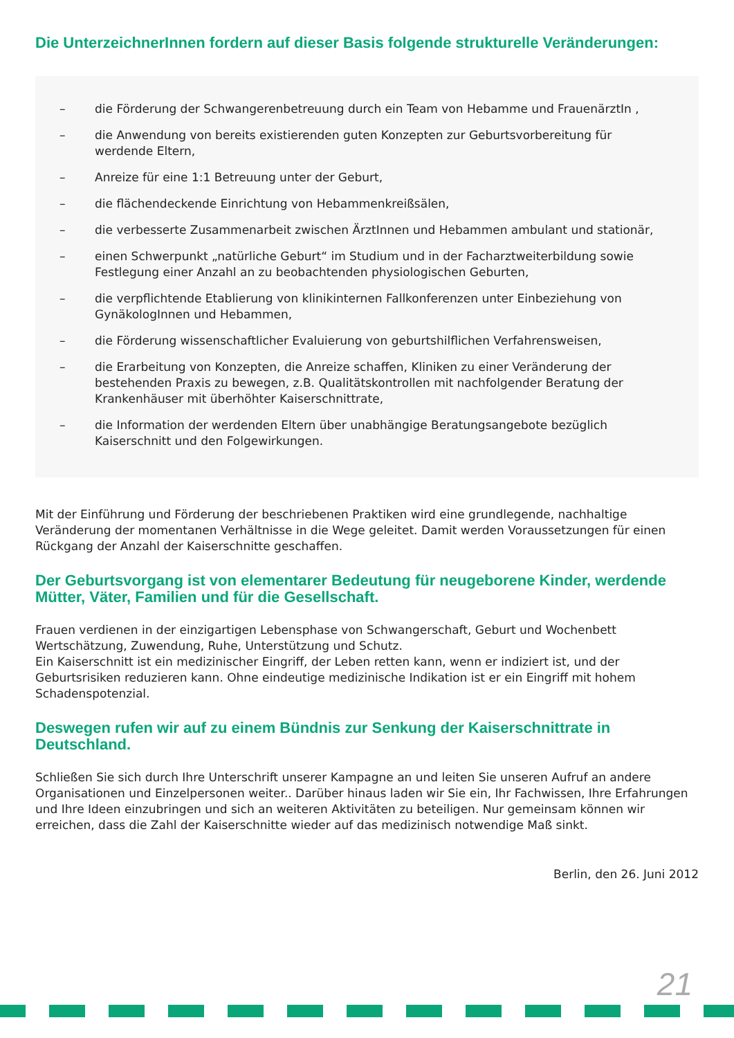Die UnterzeichnerInnen fordern auf dieser Basis folgende strukturelle Veränderungen:
– die Förderung der Schwangerenbetreuung durch ein Team von Hebamme und FrauenärztIn ,
– die Anwendung von bereits existierenden guten Konzepten zur Geburtsvorbereitung für werdende Eltern,
– Anreize für eine 1:1 Betreuung unter der Geburt,
– die flächendeckende Einrichtung von Hebammenkreißsälen,
– die verbesserte Zusammenarbeit zwischen ÄrztInnen und Hebammen ambulant und stationär,
– einen Schwerpunkt „natürliche Geburt“ im Studium und in der Facharztweiterbildung sowie Festlegung einer Anzahl an zu beobachtenden physiologischen Geburten,
– die verpflichtende Etablierung von klinikinternen Fallkonferenzen unter Einbeziehung von GynäkologInnen und Hebammen,
– die Förderung wissenschaftlicher Evaluierung von geburtshilflichen Verfahrensweisen,
– die Erarbeitung von Konzepten, die Anreize schaffen, Kliniken zu einer Veränderung der bestehenden Praxis zu bewegen, z.B. Qualitätskontrollen mit nachfolgender Beratung der Krankenhäuser mit überhöhter Kaiserschnittrate,
– die Information der werdenden Eltern über unabhängige Beratungsangebote bezüglich Kaiserschnitt und den Folgewirkungen.
Mit der Einführung und Förderung der beschriebenen Praktiken wird eine grundlegende, nachhaltige Veränderung der momentanen Verhältnisse in die Wege geleitet. Damit werden Voraussetzungen für einen Rückgang der Anzahl der Kaiserschnitte geschaffen.
Der Geburtsvorgang ist von elementarer Bedeutung für neugeborene Kinder, werdende Mütter, Väter, Familien und für die Gesellschaft.
Frauen verdienen in der einzigartigen Lebensphase von Schwangerschaft, Geburt und Wochenbett Wertschätzung, Zuwendung, Ruhe, Unterstützung und Schutz.
Ein Kaiserschnitt ist ein medizinischer Eingriff, der Leben retten kann, wenn er indiziert ist, und der Geburtsrisiken reduzieren kann. Ohne eindeutige medizinische Indikation ist er ein Eingriff mit hohem Schadenspotenzial.
Deswegen rufen wir auf zu einem Bündnis zur Senkung der Kaiserschnittrate in Deutschland.
Schließen Sie sich durch Ihre Unterschrift unserer Kampagne an und leiten Sie unseren Aufruf an andere Organisationen und Einzelpersonen weiter.. Darüber hinaus laden wir Sie ein, Ihr Fachwissen, Ihre Erfahrungen und Ihre Ideen einzubringen und sich an weiteren Aktivitäten zu beteiligen. Nur gemeinsam können wir erreichen, dass die Zahl der Kaiserschnitte wieder auf das medizinisch notwendige Maß sinkt.
Berlin, den 26. Juni 2012
21